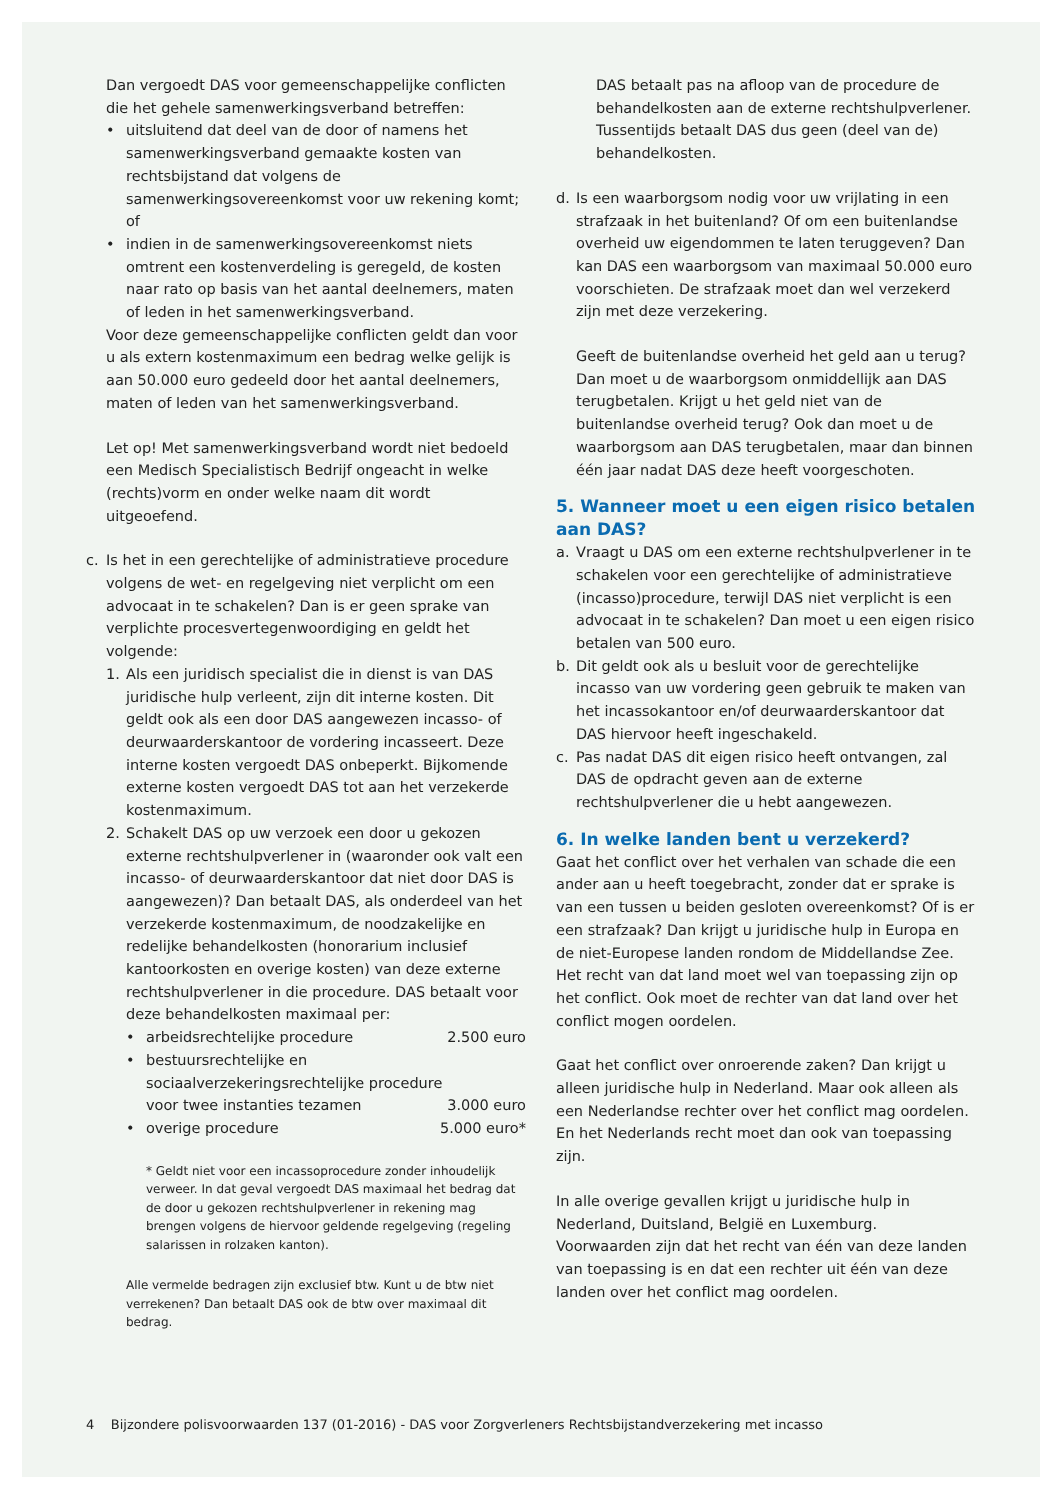Dan vergoedt DAS voor gemeenschappelijke conflicten die het gehele samenwerkingsverband betreffen:
• uitsluitend dat deel van de door of namens het samenwerkingsverband gemaakte kosten van rechtsbijstand dat volgens de samenwerkingsovereenkomst voor uw rekening komt; of
• indien in de samenwerkingsovereenkomst niets omtrent een kostenverdeling is geregeld, de kosten naar rato op basis van het aantal deelnemers, maten of leden in het samenwerkingsverband.
Voor deze gemeenschappelijke conflicten geldt dan voor u als extern kostenmaximum een bedrag welke gelijk is aan 50.000 euro gedeeld door het aantal deelnemers, maten of leden van het samenwerkingsverband.
Let op! Met samenwerkingsverband wordt niet bedoeld een Medisch Specialistisch Bedrijf ongeacht in welke (rechts)vorm en onder welke naam dit wordt uitgeoefend.
c. Is het in een gerechtelijke of administratieve procedure volgens de wet- en regelgeving niet verplicht om een advocaat in te schakelen? Dan is er geen sprake van verplichte procesvertegenwoordiging en geldt het volgende:
1. Als een juridisch specialist die in dienst is van DAS juridische hulp verleent, zijn dit interne kosten. Dit geldt ook als een door DAS aangewezen incasso- of deurwaarderskantoor de vordering incasseert. Deze interne kosten vergoedt DAS onbeperkt. Bijkomende externe kosten vergoedt DAS tot aan het verzekerde kostenmaximum.
2. Schakelt DAS op uw verzoek een door u gekozen externe rechtshulpverlener in (waaronder ook valt een incasso- of deurwaarderskantoor dat niet door DAS is aangewezen)? Dan betaalt DAS, als onderdeel van het verzekerde kostenmaximum, de noodzakelijke en redelijke behandelkosten (honorarium inclusief kantoorkosten en overige kosten) van deze externe rechtshulpverlener in die procedure. DAS betaalt voor deze behandelkosten maximaal per:
• arbeidsrechtelijke procedure 2.500 euro
• bestuursrechtelijke en sociaalverzekeringsrechtelijke procedure voor twee instanties tezamen 3.000 euro
• overige procedure 5.000 euro*
* Geldt niet voor een incassoprocedure zonder inhoudelijk verweer. In dat geval vergoedt DAS maximaal het bedrag dat de door u gekozen rechtshulpverlener in rekening mag brengen volgens de hiervoor geldende regelgeving (regeling salarissen in rolzaken kanton).
Alle vermelde bedragen zijn exclusief btw. Kunt u de btw niet verrekenen? Dan betaalt DAS ook de btw over maximaal dit bedrag.
DAS betaalt pas na afloop van de procedure de behandelkosten aan de externe rechtshulpverlener. Tussentijds betaalt DAS dus geen (deel van de) behandelkosten.
d. Is een waarborgsom nodig voor uw vrijlating in een strafzaak in het buitenland? Of om een buitenlandse overheid uw eigendommen te laten teruggeven? Dan kan DAS een waarborgsom van maximaal 50.000 euro voorschieten. De strafzaak moet dan wel verzekerd zijn met deze verzekering.
Geeft de buitenlandse overheid het geld aan u terug? Dan moet u de waarborgsom onmiddellijk aan DAS terugbetalen. Krijgt u het geld niet van de buitenlandse overheid terug? Ook dan moet u de waarborgsom aan DAS terugbetalen, maar dan binnen één jaar nadat DAS deze heeft voorgeschoten.
5. Wanneer moet u een eigen risico betalen aan DAS?
a. Vraagt u DAS om een externe rechtshulpverlener in te schakelen voor een gerechtelijke of administratieve (incasso)procedure, terwijl DAS niet verplicht is een advocaat in te schakelen? Dan moet u een eigen risico betalen van 500 euro.
b. Dit geldt ook als u besluit voor de gerechtelijke incasso van uw vordering geen gebruik te maken van het incassokantoor en/of deurwaarderskantoor dat DAS hiervoor heeft ingeschakeld.
c. Pas nadat DAS dit eigen risico heeft ontvangen, zal DAS de opdracht geven aan de externe rechtshulpverlener die u hebt aangewezen.
6. In welke landen bent u verzekerd?
Gaat het conflict over het verhalen van schade die een ander aan u heeft toegebracht, zonder dat er sprake is van een tussen u beiden gesloten overeenkomst? Of is er een strafzaak? Dan krijgt u juridische hulp in Europa en de niet-Europese landen rondom de Middellandse Zee. Het recht van dat land moet wel van toepassing zijn op het conflict. Ook moet de rechter van dat land over het conflict mogen oordelen.
Gaat het conflict over onroerende zaken? Dan krijgt u alleen juridische hulp in Nederland. Maar ook alleen als een Nederlandse rechter over het conflict mag oordelen. En het Nederlands recht moet dan ook van toepassing zijn.
In alle overige gevallen krijgt u juridische hulp in Nederland, Duitsland, België en Luxemburg. Voorwaarden zijn dat het recht van één van deze landen van toepassing is en dat een rechter uit één van deze landen over het conflict mag oordelen.
4 Bijzondere polisvoorwaarden 137 (01-2016) - DAS voor Zorgverleners Rechtsbijstandverzekering met incasso